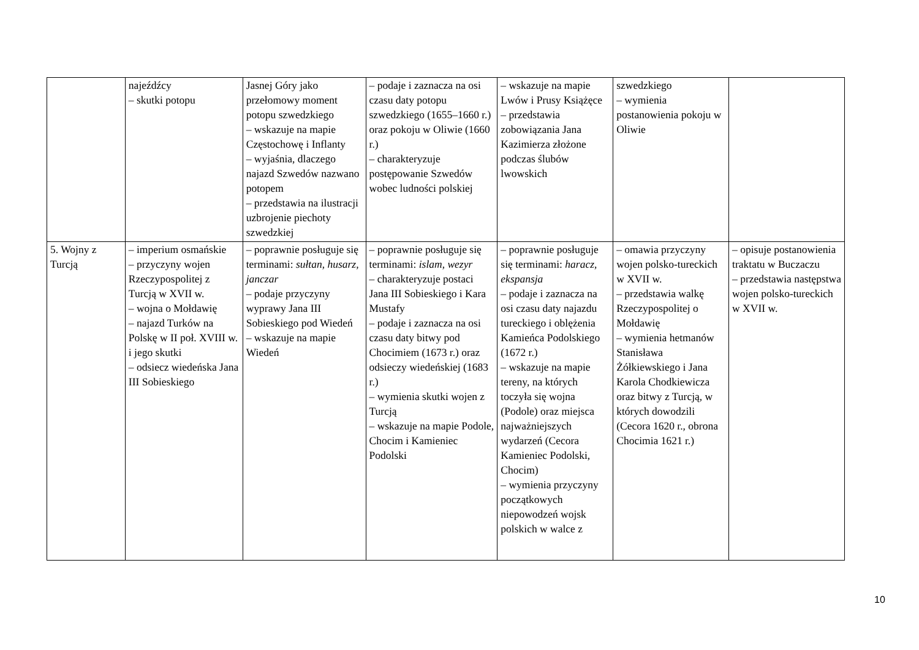| | najeźdźcy – skutki potopu | Jasnej Góry jako przełomowy moment potopu szwedzkiego – wskazuje na mapie Częstochowę i Inflanty – wyjaśnia, dlaczego najazd Szwedów nazwano potopem – przedstawia na ilustracji uzbrojenie piechoty szwedzkiej | – podaje i zaznacza na osi czasu daty potopu szwedzkiego (1655–1660 r.) oraz pokoju w Oliwie (1660 r.) – charakteryzuje postępowanie Szwedów wobec ludności polskiej | – wskazuje na mapie Lwów i Prusy Książęce – przedstawia zobowiązania Jana Kazimierza złożone podczas ślubów lwowskich | szwedzkiego – wymienia postanowienia pokoju w Oliwie | |
| 5. Wojny z Turcją | – imperium osmańskie – przyczyny wojen Rzeczypospolitej z Turcją w XVII w. – wojna o Mołdawię – najazd Turków na Polskę w II poł. XVIII w. i jego skutki – odsiecz wiedeńska Jana III Sobieskiego | – poprawnie posługuje się terminami: sułtan , husarz , janczar – podaje przyczyny wyprawy Jana III Sobieskiego pod Wiedeń – wskazuje na mapie Wiedeń | – poprawnie posługuje się terminami: islam , wezyr – charakteryzuje postaci Jana III Sobieskiego i Kara Mustafy – podaje i zaznacza na osi czasu daty bitwy pod Chocimiem (1673 r.) oraz odsieczy wiedeńskiej (1683 r.) – wymienia skutki wojen z Turcją – wskazuje na mapie Podole, Chocim i Kamieniec Podolski | – poprawnie posługuje się terminami: haracz , ekspansja – podaje i zaznacza na osi czasu daty najazdu tureckiego i oblężenia Kamieńca Podolskiego (1672 r.) – wskazuje na mapie tereny, na których toczyła się wojna (Podole) oraz miejsca najważniejszych wydarzeń (Cecora Kamieniec Podolski, Chocim) – wymienia przyczyny początkowych niepowodzeń wojsk polskich w walce z | – omawia przyczyny wojen polsko-tureckich w XVII w. – przedstawia walkę Rzeczypospolitej o Mołdawię – wymienia hetmanów Stanisława Żółkiewskiego i Jana Karola Chodkiewicza oraz bitwy z Turcją, w których dowodzili (Cecora 1620 r., obrona Chocimia 1621 r.) | – opisuje postanowienia traktatu w Buczaczu – przedstawia następstwa wojen polsko-tureckich w XVII w. |
10